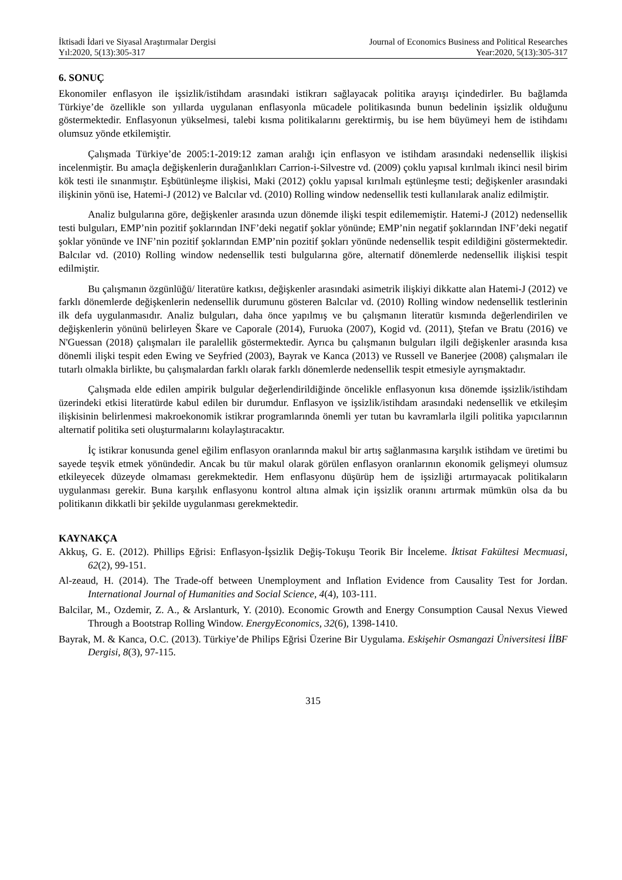İktisadi İdari ve Siyasal Araştırmalar Dergisi
Yıl:2020, 5(13):305-317
Journal of Economics Business and Political Researches
Year:2020, 5(13):305-317
6. SONUÇ
Ekonomiler enflasyon ile işsizlik/istihdam arasındaki istikrarı sağlayacak politika arayışı içindedirler. Bu bağlamda Türkiye’de özellikle son yıllarda uygulanan enflasyonla mücadele politikasında bunun bedelinin işsizlik olduğunu göstermektedir. Enflasyonun yükselmesi, talebi kısma politikalarını gerektirmiş, bu ise hem büyümeyi hem de istihdamı olumsuz yönde etkilemiştir.
Çalışmada Türkiye’de 2005:1-2019:12 zaman aralığı için enflasyon ve istihdam arasındaki nedensellik ilişkisi incelenmiştir. Bu amaçla değişkenlerin durağanlıkları Carrion-i-Silvestre vd. (2009) çoklu yapısal kırılmalı ikinci nesil birim kök testi ile sınanmıştır. Eşbütünleşme ilişkisi, Maki (2012) çoklu yapısal kırılmalı eştünleşme testi; değişkenler arasındaki ilişkinin yönü ise, Hatemi-J (2012) ve Balcılar vd. (2010) Rolling window nedensellik testi kullanılarak analiz edilmiştir.
Analiz bulgularına göre, değişkenler arasında uzun dönemde ilişki tespit edilememiştir. Hatemi-J (2012) nedensellik testi bulguları, EMP’nin pozitif şoklarından INF’deki negatif şoklar yönünde; EMP’nin negatif şoklarından INF’deki negatif şoklar yönünde ve INF’nin pozitif şoklarından EMP’nin pozitif şokları yönünde nedensellik tespit edildiğini göstermektedir. Balcılar vd. (2010) Rolling window nedensellik testi bulgularına göre, alternatif dönemlerde nedensellik ilişkisi tespit edilmiştir.
Bu çalışmanın özgünlüğü/ literatüre katkısı, değişkenler arasındaki asimetrik ilişkiyi dikkatte alan Hatemi-J (2012) ve farklı dönemlerde değişkenlerin nedensellik durumunu gösteren Balcılar vd. (2010) Rolling window nedensellik testlerinin ilk defa uygulanmasıdır. Analiz bulguları, daha önce yapılmış ve bu çalışmanın literatür kısmında değerlendirilen ve değişkenlerin yönünü belirleyen Škare ve Caporale (2014), Furuoka (2007), Kogid vd. (2011), Ştefan ve Bratu (2016) ve N'Guessan (2018) çalışmaları ile paralellik göstermektedir. Ayrıca bu çalışmanın bulguları ilgili değişkenler arasında kısa dönemli ilişki tespit eden Ewing ve Seyfried (2003), Bayrak ve Kanca (2013) ve Russell ve Banerjee (2008) çalışmaları ile tutarlı olmakla birlikte, bu çalışmalardan farklı olarak farklı dönemlerde nedensellik tespit etmesiyle ayrışmaktadır.
Çalışmada elde edilen ampirik bulgular değerlendirildiğinde öncelikle enflasyonun kısa dönemde işsizlik/istihdam üzerindeki etkisi literatürde kabul edilen bir durumdur. Enflasyon ve işsizlik/istihdam arasındaki nedensellik ve etkileşim ilişkisinin belirlenmesi makroekonomik istikrar programlarında önemli yer tutan bu kavramlarla ilgili politika yapıcılarının alternatif politika seti oluşturmalarını kolaylaştıracaktır.
İç istikrar konusunda genel eğilim enflasyon oranlarında makul bir artış sağlanmasına karşılık istihdam ve üretimi bu sayede teşvik etmek yönündedir. Ancak bu tür makul olarak görülen enflasyon oranlarının ekonomik gelişmeyi olumsuz etkileyecek düzeyde olmaması gerekmektedir. Hem enflasyonu düşürüp hem de işsizliği artırmayacak politikaların uygulanması gerekir. Buna karşılık enflasyonu kontrol altına almak için işsizlik oranını artırmak mümkün olsa da bu politikanın dikkatli bir şekilde uygulanması gerekmektedir.
KAYNAKÇA
Akkuş, G. E. (2012). Phillips Eğrisi: Enflasyon-İşsizlik Değiş-Tokuşu Teorik Bir İnceleme. İktisat Fakültesi Mecmuasi, 62(2), 99-151.
Al-zeaud, H. (2014). The Trade-off between Unemployment and Inflation Evidence from Causality Test for Jordan. International Journal of Humanities and Social Science, 4(4), 103-111.
Balcilar, M., Ozdemir, Z. A., & Arslanturk, Y. (2010). Economic Growth and Energy Consumption Causal Nexus Viewed Through a Bootstrap Rolling Window. EnergyEconomics, 32(6), 1398-1410.
Bayrak, M. & Kanca, O.C. (2013). Türkiye’de Philips Eğrisi Üzerine Bir Uygulama. Eskişehir Osmangazi Üniversitesi İİBF Dergisi, 8(3), 97-115.
315